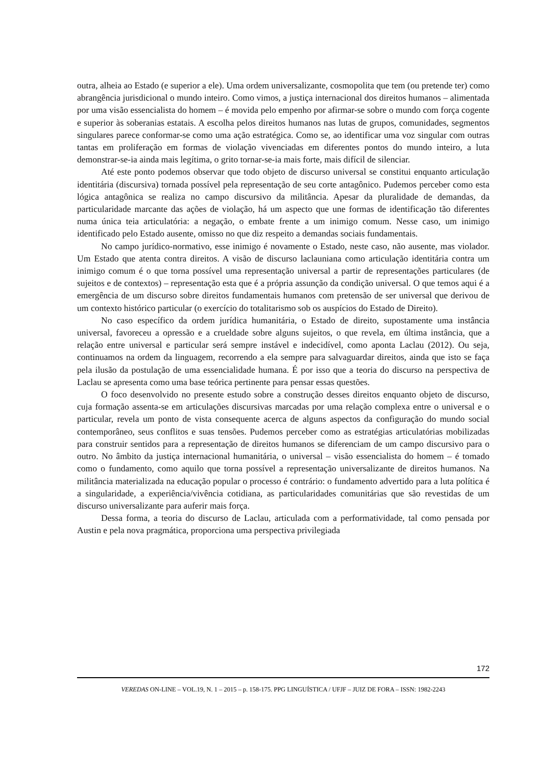outra, alheia ao Estado (e superior a ele). Uma ordem universalizante, cosmopolita que tem (ou pretende ter) como abrangência jurisdicional o mundo inteiro. Como vimos, a justiça internacional dos direitos humanos – alimentada por uma visão essencialista do homem – é movida pelo empenho por afirmar-se sobre o mundo com força cogente e superior às soberanias estatais. A escolha pelos direitos humanos nas lutas de grupos, comunidades, segmentos singulares parece conformar-se como uma ação estratégica. Como se, ao identificar uma voz singular com outras tantas em proliferação em formas de violação vivenciadas em diferentes pontos do mundo inteiro, a luta demonstrar-se-ia ainda mais legítima, o grito tornar-se-ia mais forte, mais difícil de silenciar.
Até este ponto podemos observar que todo objeto de discurso universal se constitui enquanto articulação identitária (discursiva) tornada possível pela representação de seu corte antagônico. Pudemos perceber como esta lógica antagônica se realiza no campo discursivo da militância. Apesar da pluralidade de demandas, da particularidade marcante das ações de violação, há um aspecto que une formas de identificação tão diferentes numa única teia articulatória: a negação, o embate frente a um inimigo comum. Nesse caso, um inimigo identificado pelo Estado ausente, omisso no que diz respeito a demandas sociais fundamentais.
No campo jurídico-normativo, esse inimigo é novamente o Estado, neste caso, não ausente, mas violador. Um Estado que atenta contra direitos. A visão de discurso laclauniana como articulação identitária contra um inimigo comum é o que torna possível uma representação universal a partir de representações particulares (de sujeitos e de contextos) – representação esta que é a própria assunção da condição universal. O que temos aqui é a emergência de um discurso sobre direitos fundamentais humanos com pretensão de ser universal que derivou de um contexto histórico particular (o exercício do totalitarismo sob os auspícios do Estado de Direito).
No caso específico da ordem jurídica humanitária, o Estado de direito, supostamente uma instância universal, favoreceu a opressão e a crueldade sobre alguns sujeitos, o que revela, em última instância, que a relação entre universal e particular será sempre instável e indecidível, como aponta Laclau (2012). Ou seja, continuamos na ordem da linguagem, recorrendo a ela sempre para salvaguardar direitos, ainda que isto se faça pela ilusão da postulação de uma essencialidade humana. É por isso que a teoria do discurso na perspectiva de Laclau se apresenta como uma base teórica pertinente para pensar essas questões.
O foco desenvolvido no presente estudo sobre a construção desses direitos enquanto objeto de discurso, cuja formação assenta-se em articulações discursivas marcadas por uma relação complexa entre o universal e o particular, revela um ponto de vista consequente acerca de alguns aspectos da configuração do mundo social contemporâneo, seus conflitos e suas tensões. Pudemos perceber como as estratégias articulatórias mobilizadas para construir sentidos para a representação de direitos humanos se diferenciam de um campo discursivo para o outro. No âmbito da justiça internacional humanitária, o universal – visão essencialista do homem – é tomado como o fundamento, como aquilo que torna possível a representação universalizante de direitos humanos. Na militância materializada na educação popular o processo é contrário: o fundamento advertido para a luta política é a singularidade, a experiência/vivência cotidiana, as particularidades comunitárias que são revestidas de um discurso universalizante para auferir mais força.
Dessa forma, a teoria do discurso de Laclau, articulada com a performatividade, tal como pensada por Austin e pela nova pragmática, proporciona uma perspectiva privilegiada
172
VEREDAS ON-LINE – VOL.19, N. 1 – 2015 – p. 158-175. PPG LINGUÍSTICA / UFJF – JUIZ DE FORA – ISSN: 1982-2243